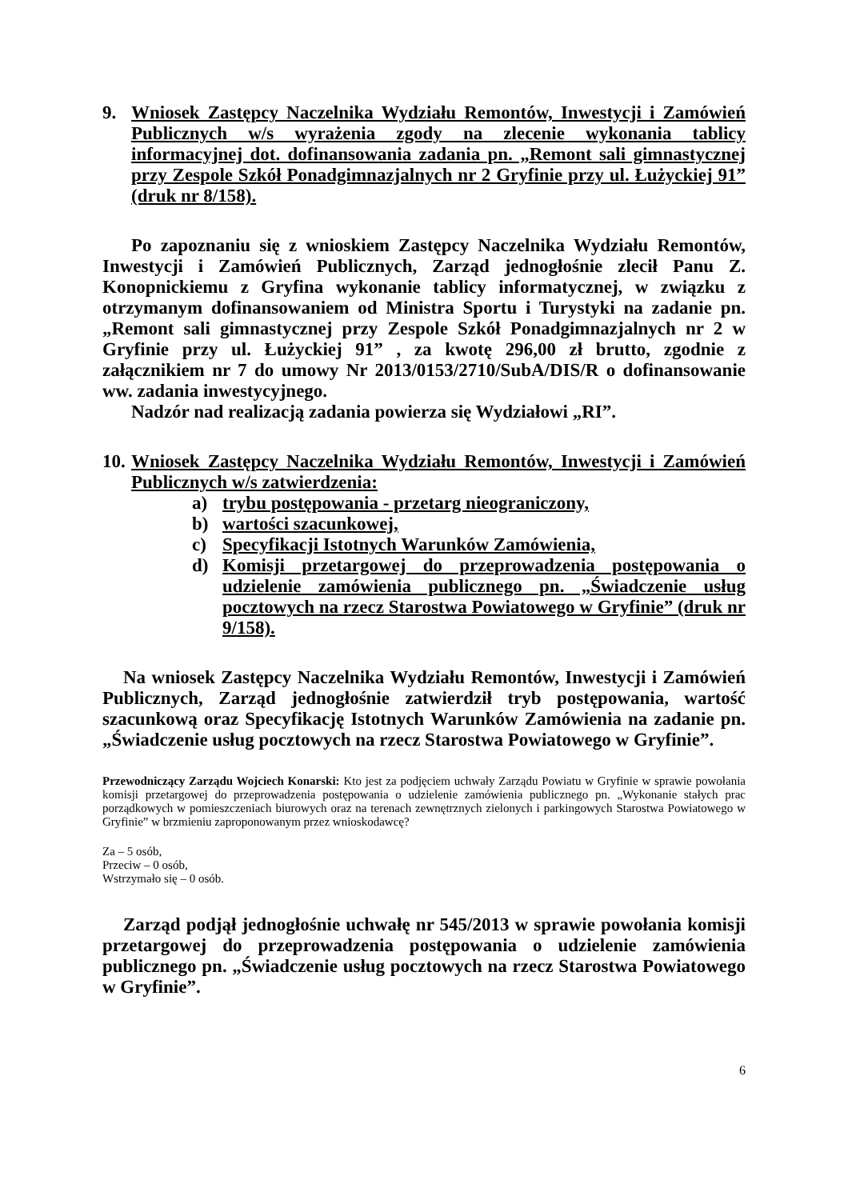9. Wniosek Zastępcy Naczelnika Wydziału Remontów, Inwestycji i Zamówień Publicznych w/s wyrażenia zgody na zlecenie wykonania tablicy informacyjnej dot. dofinansowania zadania pn. „Remont sali gimnastycznej przy Zespole Szkół Ponadgimnazjalnych nr 2 Gryfinie przy ul. Łużyckiej 91” (druk nr 8/158).
Po zapoznaniu się z wnioskiem Zastępcy Naczelnika Wydziału Remontów, Inwestycji i Zamówień Publicznych, Zarząd jednogłośnie zlecił Panu Z. Konopnickiemu z Gryfina wykonanie tablicy informatycznej, w związku z otrzymanym dofinansowaniem od Ministra Sportu i Turystyki na zadanie pn. „Remont sali gimnastycznej przy Zespole Szkół Ponadgimnazjalnych nr 2 w Gryfinie przy ul. Łużyckiej 91” , za kwotę 296,00 zł brutto, zgodnie z załącznikiem nr 7 do umowy Nr 2013/0153/2710/SubA/DIS/R o dofinansowanie ww. zadania inwestycyjnego.
Nadzór nad realizacją zadania powierza się Wydziałowi „RI”.
10. Wniosek Zastępcy Naczelnika Wydziału Remontów, Inwestycji i Zamówień Publicznych w/s zatwierdzenia:
a) trybu postępowania - przetarg nieograniczony,
b) wartości szacunkowej,
c) Specyfikacji Istotnych Warunków Zamówienia,
d) Komisji przetargowej do przeprowadzenia postępowania o udzielenie zamówienia publicznego pn. „Świadczenie usług pocztowych na rzecz Starostwa Powiatowego w Gryfinie” (druk nr 9/158).
Na wniosek Zastępcy Naczelnika Wydziału Remontów, Inwestycji i Zamówień Publicznych, Zarząd jednogłośnie zatwierdził tryb postępowania, wartość szacunkową oraz Specyfikację Istotnych Warunków Zamówienia na zadanie pn. „Świadczenie usług pocztowych na rzecz Starostwa Powiatowego w Gryfinie”.
Przewodniczący Zarządu Wojciech Konarski: Kto jest za podjęciem uchwały Zarządu Powiatu w Gryfinie w sprawie powołania komisji przetargowej do przeprowadzenia postępowania o udzielenie zamówienia publicznego pn. „Wykonanie stałych prac porządkowych w pomieszczeniach biurowych oraz na terenach zewnętrznych zielonych i parkingowych Starostwa Powiatowego w Gryfinie” w brzmieniu zaproponowanym przez wnioskodawcę?
Za – 5 osób,
Przeciw – 0 osób,
Wstrzymało się – 0 osób.
Zarząd podjął jednogłośnie uchwałę nr 545/2013 w sprawie powołania komisji przetargowej do przeprowadzenia postępowania o udzielenie zamówienia publicznego pn. „Świadczenie usług pocztowych na rzecz Starostwa Powiatowego w Gryfinie”.
6